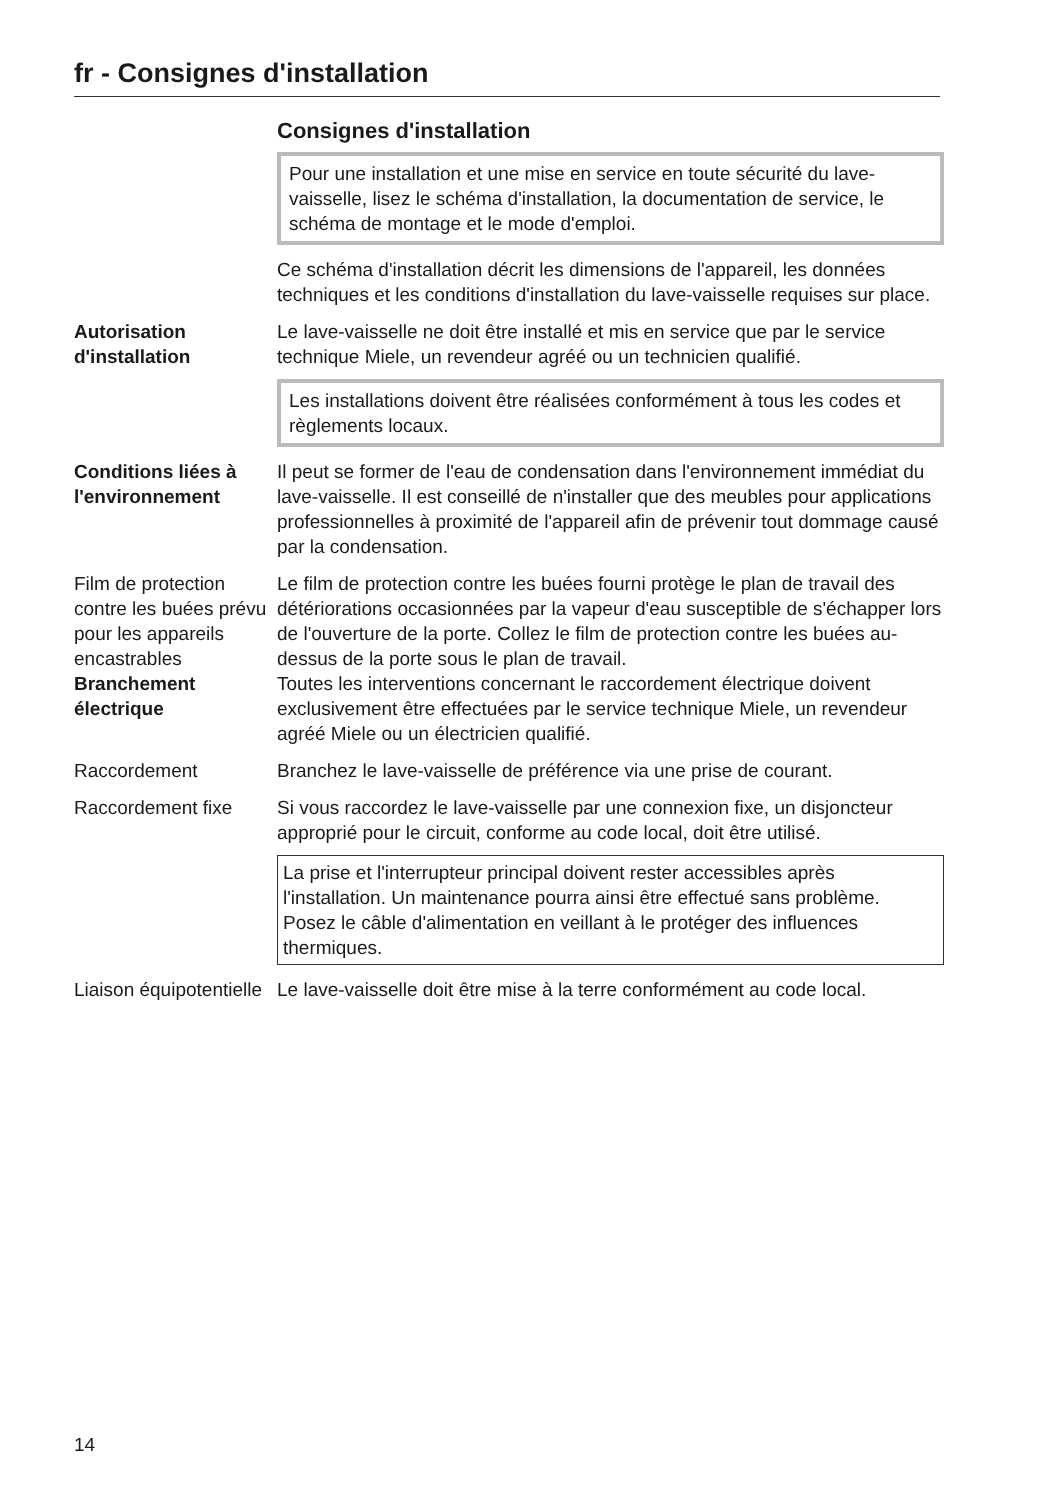fr - Consignes d'installation
Consignes d'installation
Pour une installation et une mise en service en toute sécurité du lave-vaisselle, lisez le schéma d'installation, la documentation de service, le schéma de montage et le mode d'emploi.
Ce schéma d'installation décrit les dimensions de l'appareil, les données techniques et les conditions d'installation du lave-vaisselle requises sur place.
Autorisation d'installation
Le lave-vaisselle ne doit être installé et mis en service que par le service technique Miele, un revendeur agréé ou un technicien qualifié.
Les installations doivent être réalisées conformément à tous les codes et règlements locaux.
Conditions liées à l'environnement
Il peut se former de l'eau de condensation dans l'environnement immédiat du lave-vaisselle. Il est conseillé de n'installer que des meubles pour applications professionnelles à proximité de l'appareil afin de prévenir tout dommage causé par la condensation.
Film de protection contre les buées prévu pour les appareils encastrables
Le film de protection contre les buées fourni protège le plan de travail des détériorations occasionnées par la vapeur d'eau susceptible de s'échapper lors de l'ouverture de la porte. Collez le film de protection contre les buées au-dessus de la porte sous le plan de travail.
Branchement électrique
Toutes les interventions concernant le raccordement électrique doivent exclusivement être effectuées par le service technique Miele, un revendeur agréé Miele ou un électricien qualifié.
Raccordement Branchez le lave-vaisselle de préférence via une prise de courant.
Raccordement fixe Si vous raccordez le lave-vaisselle par une connexion fixe, un disjoncteur approprié pour le circuit, conforme au code local, doit être utilisé.
La prise et l'interrupteur principal doivent rester accessibles après l'installation. Un maintenance pourra ainsi être effectué sans problème.
Posez le câble d'alimentation en veillant à le protéger des influences thermiques.
Liaison équipotentielle
Le lave-vaisselle doit être mise à la terre conformément au code local.
14